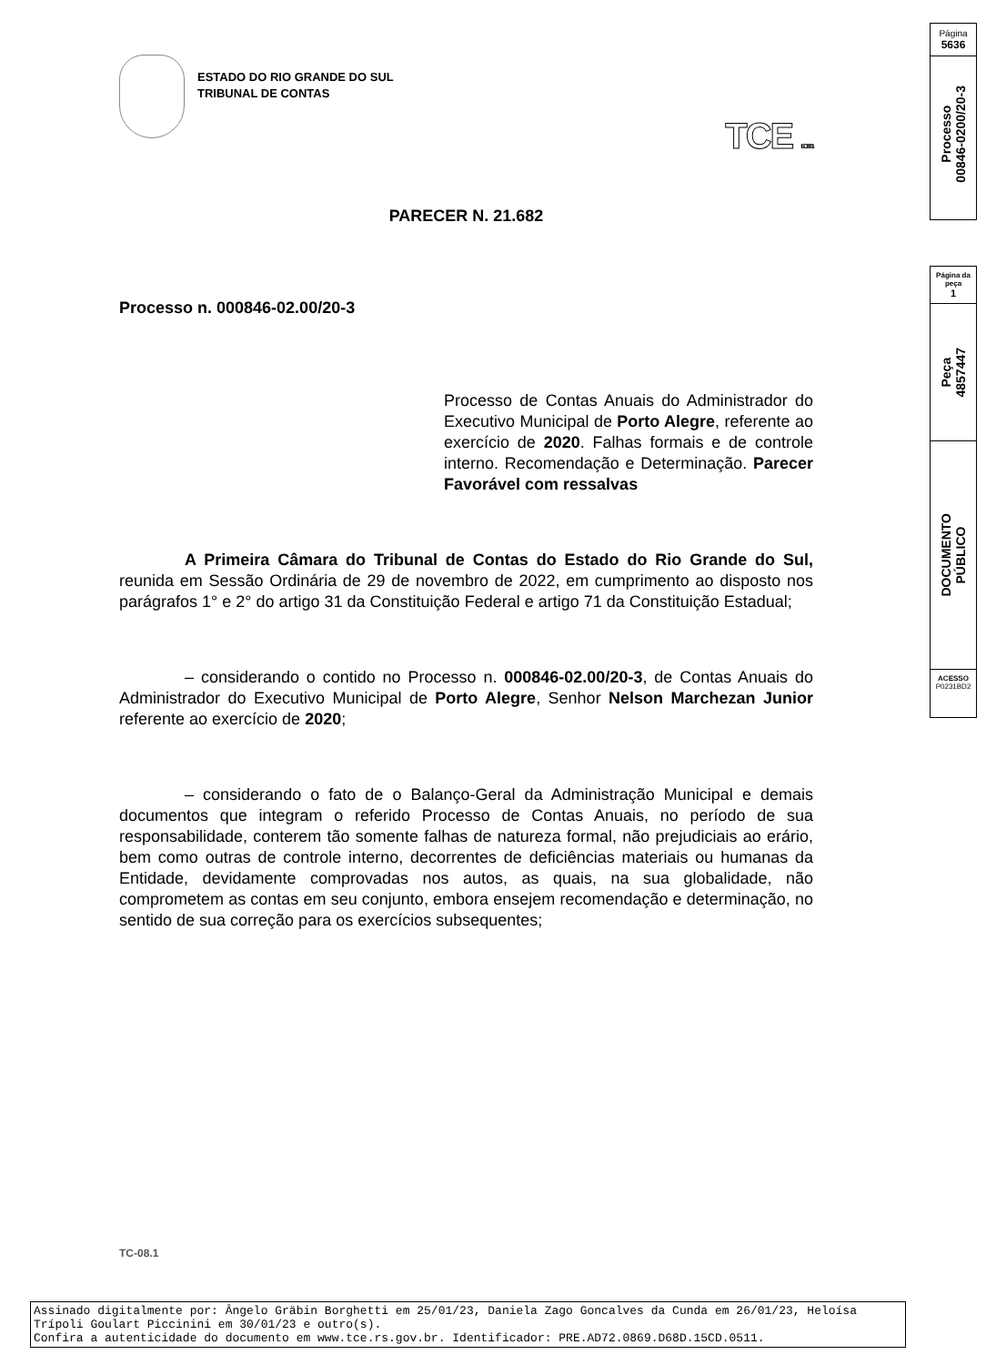ESTADO DO RIO GRANDE DO SUL
TRIBUNAL DE CONTAS
TCE ISO 9001
PARECER N. 21.682
Processo n. 000846-02.00/20-3
Processo de Contas Anuais do Administrador do Executivo Municipal de Porto Alegre, referente ao exercício de 2020. Falhas formais e de controle interno. Recomendação e Determinação. Parecer Favorável com ressalvas
A Primeira Câmara do Tribunal de Contas do Estado do Rio Grande do Sul, reunida em Sessão Ordinária de 29 de novembro de 2022, em cumprimento ao disposto nos parágrafos 1° e 2° do artigo 31 da Constituição Federal e artigo 71 da Constituição Estadual;
– considerando o contido no Processo n. 000846-02.00/20-3, de Contas Anuais do Administrador do Executivo Municipal de Porto Alegre, Senhor Nelson Marchezan Junior referente ao exercício de 2020;
– considerando o fato de o Balanço-Geral da Administração Municipal e demais documentos que integram o referido Processo de Contas Anuais, no período de sua responsabilidade, conterem tão somente falhas de natureza formal, não prejudiciais ao erário, bem como outras de controle interno, decorrentes de deficiências materiais ou humanas da Entidade, devidamente comprovadas nos autos, as quais, na sua globalidade, não comprometem as contas em seu conjunto, embora ensejem recomendação e determinação, no sentido de sua correção para os exercícios subsequentes;
TC-08.1
Página
5636
Processo
00846-0200/20-3
Página da
peça
1
Peça
4857447
DOCUMENTO
PÚBLICO
ACESSO
P0231BD2
Assinado digitalmente por: Ângelo Gräbin Borghetti em 25/01/23, Daniela Zago Goncalves da Cunda em 26/01/23, Heloísa Trípoli Goulart Piccinini em 30/01/23 e outro(s).
Confira a autenticidade do documento em www.tce.rs.gov.br. Identificador: PRE.AD72.0869.D68D.15CD.0511.